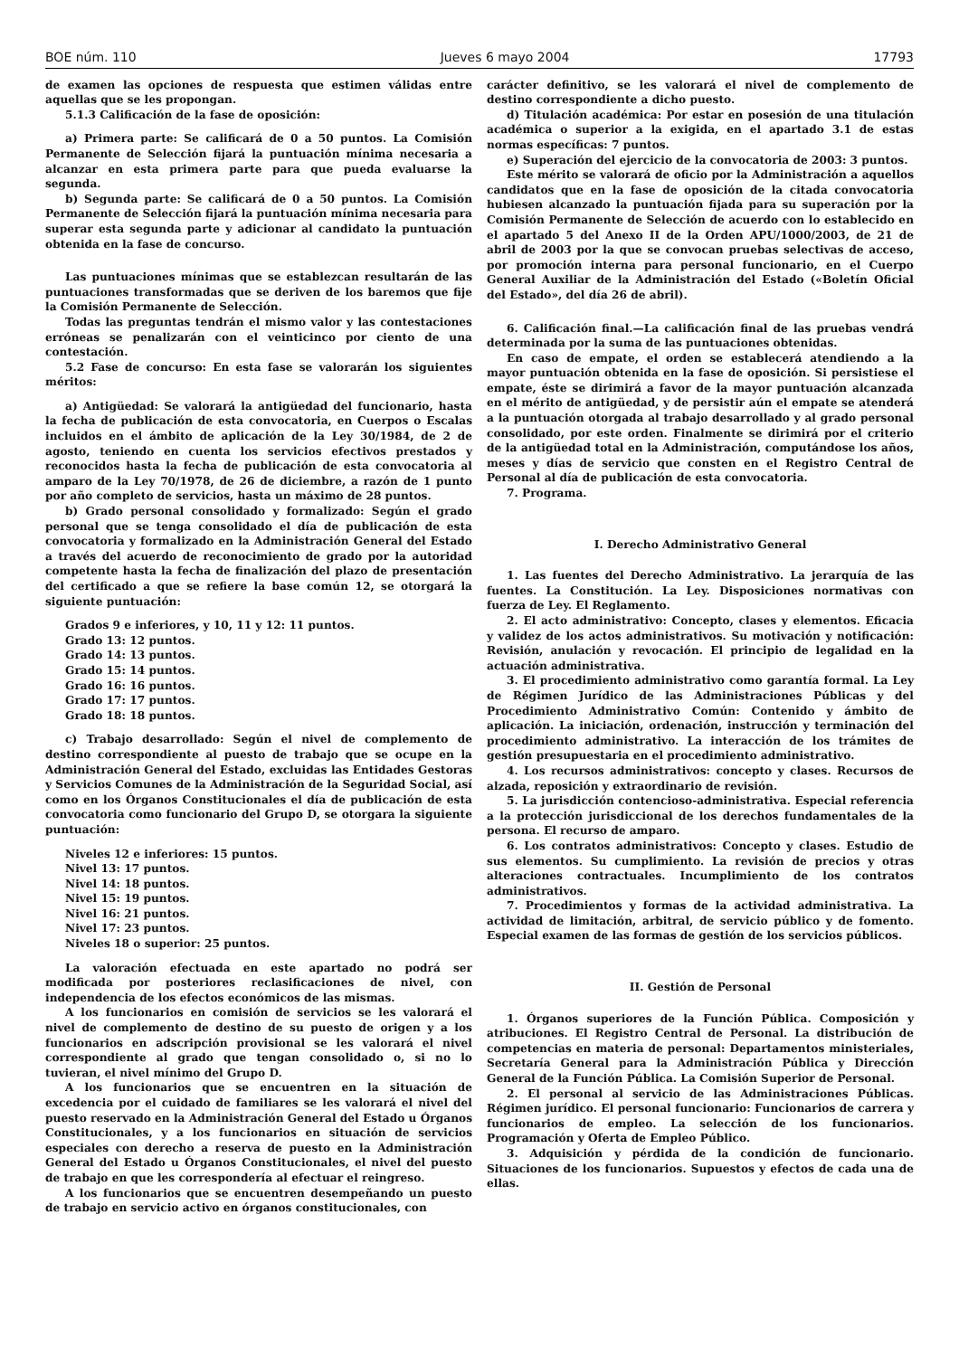BOE núm. 110 Jueves 6 mayo 2004 17793
de examen las opciones de respuesta que estimen válidas entre aquellas que se les propongan.
5.1.3 Calificación de la fase de oposición:
a) Primera parte: Se calificará de 0 a 50 puntos. La Comisión Permanente de Selección fijará la puntuación mínima necesaria a alcanzar en esta primera parte para que pueda evaluarse la segunda.
b) Segunda parte: Se calificará de 0 a 50 puntos. La Comisión Permanente de Selección fijará la puntuación mínima necesaria para superar esta segunda parte y adicionar al candidato la puntuación obtenida en la fase de concurso.
Las puntuaciones mínimas que se establezcan resultarán de las puntuaciones transformadas que se deriven de los baremos que fije la Comisión Permanente de Selección.
Todas las preguntas tendrán el mismo valor y las contestaciones erróneas se penalizarán con el veinticinco por ciento de una contestación.
5.2 Fase de concurso: En esta fase se valorarán los siguientes méritos:
a) Antigüedad: Se valorará la antigüedad del funcionario, hasta la fecha de publicación de esta convocatoria, en Cuerpos o Escalas incluidos en el ámbito de aplicación de la Ley 30/1984, de 2 de agosto, teniendo en cuenta los servicios efectivos prestados y reconocidos hasta la fecha de publicación de esta convocatoria al amparo de la Ley 70/1978, de 26 de diciembre, a razón de 1 punto por año completo de servicios, hasta un máximo de 28 puntos.
b) Grado personal consolidado y formalizado: Según el grado personal que se tenga consolidado el día de publicación de esta convocatoria y formalizado en la Administración General del Estado a través del acuerdo de reconocimiento de grado por la autoridad competente hasta la fecha de finalización del plazo de presentación del certificado a que se refiere la base común 12, se otorgará la siguiente puntuación:
Grados 9 e inferiores, y 10, 11 y 12: 11 puntos.
Grado 13: 12 puntos.
Grado 14: 13 puntos.
Grado 15: 14 puntos.
Grado 16: 16 puntos.
Grado 17: 17 puntos.
Grado 18: 18 puntos.
c) Trabajo desarrollado: Según el nivel de complemento de destino correspondiente al puesto de trabajo que se ocupe en la Administración General del Estado, excluidas las Entidades Gestoras y Servicios Comunes de la Administración de la Seguridad Social, así como en los Órganos Constitucionales el día de publicación de esta convocatoria como funcionario del Grupo D, se otorgara la siguiente puntuación:
Niveles 12 e inferiores: 15 puntos.
Nivel 13: 17 puntos.
Nivel 14: 18 puntos.
Nivel 15: 19 puntos.
Nivel 16: 21 puntos.
Nivel 17: 23 puntos.
Niveles 18 o superior: 25 puntos.
La valoración efectuada en este apartado no podrá ser modificada por posteriores reclasificaciones de nivel, con independencia de los efectos económicos de las mismas.
A los funcionarios en comisión de servicios se les valorará el nivel de complemento de destino de su puesto de origen y a los funcionarios en adscripción provisional se les valorará el nivel correspondiente al grado que tengan consolidado o, si no lo tuvieran, el nivel mínimo del Grupo D.
A los funcionarios que se encuentren en la situación de excedencia por el cuidado de familiares se les valorará el nivel del puesto reservado en la Administración General del Estado u Órganos Constitucionales, y a los funcionarios en situación de servicios especiales con derecho a reserva de puesto en la Administración General del Estado u Órganos Constitucionales, el nivel del puesto de trabajo en que les correspondería al efectuar el reingreso.
A los funcionarios que se encuentren desempeñando un puesto de trabajo en servicio activo en órganos constitucionales, con
carácter definitivo, se les valorará el nivel de complemento de destino correspondiente a dicho puesto.
d) Titulación académica: Por estar en posesión de una titulación académica o superior a la exigida, en el apartado 3.1 de estas normas específicas: 7 puntos.
e) Superación del ejercicio de la convocatoria de 2003: 3 puntos.
Este mérito se valorará de oficio por la Administración a aquellos candidatos que en la fase de oposición de la citada convocatoria hubiesen alcanzado la puntuación fijada para su superación por la Comisión Permanente de Selección de acuerdo con lo establecido en el apartado 5 del Anexo II de la Orden APU/1000/2003, de 21 de abril de 2003 por la que se convocan pruebas selectivas de acceso, por promoción interna para personal funcionario, en el Cuerpo General Auxiliar de la Administración del Estado («Boletín Oficial del Estado», del día 26 de abril).
6. Calificación final.—La calificación final de las pruebas vendrá determinada por la suma de las puntuaciones obtenidas.
En caso de empate, el orden se establecerá atendiendo a la mayor puntuación obtenida en la fase de oposición. Si persistiese el empate, éste se dirimirá a favor de la mayor puntuación alcanzada en el mérito de antigüedad, y de persistir aún el empate se atenderá a la puntuación otorgada al trabajo desarrollado y al grado personal consolidado, por este orden. Finalmente se dirimirá por el criterio de la antigüedad total en la Administración, computándose los años, meses y días de servicio que consten en el Registro Central de Personal al día de publicación de esta convocatoria.
7. Programa.
I. Derecho Administrativo General
1. Las fuentes del Derecho Administrativo. La jerarquía de las fuentes. La Constitución. La Ley. Disposiciones normativas con fuerza de Ley. El Reglamento.
2. El acto administrativo: Concepto, clases y elementos. Eficacia y validez de los actos administrativos. Su motivación y notificación: Revisión, anulación y revocación. El principio de legalidad en la actuación administrativa.
3. El procedimiento administrativo como garantía formal. La Ley de Régimen Jurídico de las Administraciones Públicas y del Procedimiento Administrativo Común: Contenido y ámbito de aplicación. La iniciación, ordenación, instrucción y terminación del procedimiento administrativo. La interacción de los trámites de gestión presupuestaria en el procedimiento administrativo.
4. Los recursos administrativos: concepto y clases. Recursos de alzada, reposición y extraordinario de revisión.
5. La jurisdicción contencioso-administrativa. Especial referencia a la protección jurisdiccional de los derechos fundamentales de la persona. El recurso de amparo.
6. Los contratos administrativos: Concepto y clases. Estudio de sus elementos. Su cumplimiento. La revisión de precios y otras alteraciones contractuales. Incumplimiento de los contratos administrativos.
7. Procedimientos y formas de la actividad administrativa. La actividad de limitación, arbitral, de servicio público y de fomento. Especial examen de las formas de gestión de los servicios públicos.
II. Gestión de Personal
1. Órganos superiores de la Función Pública. Composición y atribuciones. El Registro Central de Personal. La distribución de competencias en materia de personal: Departamentos ministeriales, Secretaría General para la Administración Pública y Dirección General de la Función Pública. La Comisión Superior de Personal.
2. El personal al servicio de las Administraciones Públicas. Régimen jurídico. El personal funcionario: Funcionarios de carrera y funcionarios de empleo. La selección de los funcionarios. Programación y Oferta de Empleo Público.
3. Adquisición y pérdida de la condición de funcionario. Situaciones de los funcionarios. Supuestos y efectos de cada una de ellas.